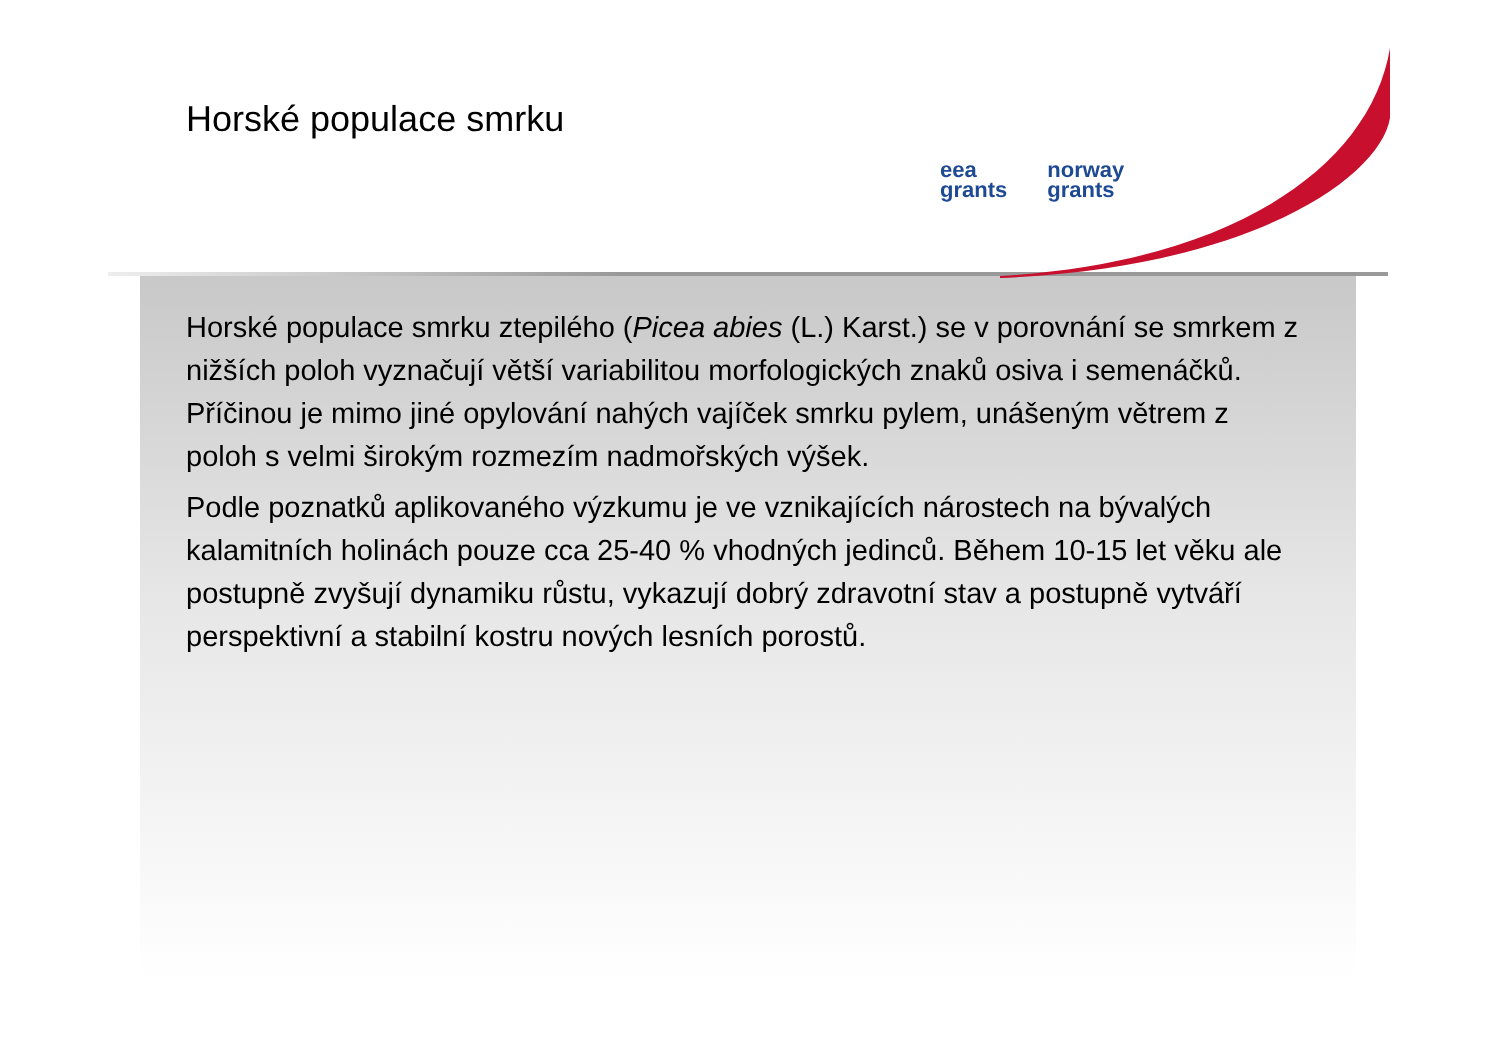Horské populace smrku
eea
grants
norway
grants
Horské populace smrku ztepilého (Picea abies (L.) Karst.) se v porovnání se smrkem z nižších poloh vyznačují větší variabilitou morfologických znaků osiva i semenáčků. Příčinou je mimo jiné opylování nahých vajíček smrku pylem, unášeným větrem z poloh s velmi širokým rozmezím nadmořských výšek.
Podle poznatků aplikovaného výzkumu je ve vznikajících nárostech na bývalých kalamitních holinách pouze cca 25-40 % vhodných jedinců. Během 10-15 let věku ale postupně zvyšují dynamiku růstu, vykazují dobrý zdravotní stav a postupně vytváří perspektivní a stabilní kostru nových lesních porostů.